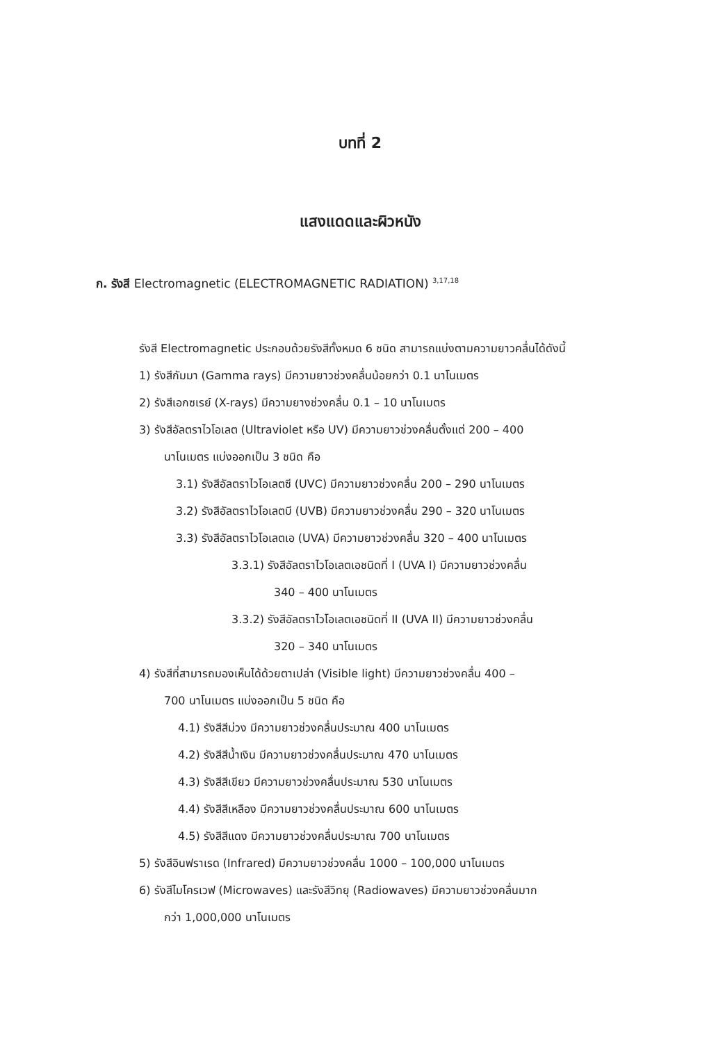บทที่ 2
แสงแดดและผิวหนัง
ก. รังสี Electromagnetic (ELECTROMAGNETIC RADIATION) <sup>3,17,18</sup>
รังสี Electromagnetic ประกอบด้วยรังสีทั้งหมด 6 ชนิด สามารถแบ่งตามความยาวคลื่นได้ดังนี้
1) รังสีกัมมา (Gamma rays) มีความยาวช่วงคลื่นน้อยกว่า 0.1 นาโนเมตร
2) รังสีเอกซเรย์ (X-rays) มีความยางช่วงคลื่น 0.1 – 10 นาโนเมตร
3) รังสีอัลตราไวโอเลต (Ultraviolet หรือ UV) มีความยาวช่วงคลื่นตั้งแต่ 200 – 400
นาโนเมตร แบ่งออกเป็น 3 ชนิด คือ
3.1) รังสีอัลตราไวโอเลตซี (UVC) มีความยาวช่วงคลื่น 200 – 290 นาโนเมตร
3.2) รังสีอัลตราไวโอเลตบี (UVB) มีความยาวช่วงคลื่น 290 – 320 นาโนเมตร
3.3) รังสีอัลตราไวโอเลตเอ (UVA) มีความยาวช่วงคลื่น 320 – 400 นาโนเมตร
3.3.1) รังสีอัลตราไวโอเลตเอชนิดที่ I (UVA I) มีความยาวช่วงคลื่น
340 – 400 นาโนเมตร
3.3.2) รังสีอัลตราไวโอเลตเอชนิดที่ II (UVA II) มีความยาวช่วงคลื่น
320 – 340 นาโนเมตร
4) รังสีที่สามารถมองเห็นได้ด้วยตาเปล่า (Visible light) มีความยาวช่วงคลื่น 400 –
700 นาโนเมตร แบ่งออกเป็น 5 ชนิด คือ
4.1) รังสีสีม่วง มีความยาวช่วงคลื่นประมาณ 400 นาโนเมตร
4.2) รังสีสีน้ำเงิน มีความยาวช่วงคลื่นประมาณ 470 นาโนเมตร
4.3) รังสีสีเขียว มีความยาวช่วงคลื่นประมาณ 530 นาโนเมตร
4.4) รังสีสีเหลือง มีความยาวช่วงคลื่นประมาณ 600 นาโนเมตร
4.5) รังสีสีแดง มีความยาวช่วงคลื่นประมาณ 700 นาโนเมตร
5) รังสีอินฟราเรด (Infrared) มีความยาวช่วงคลื่น 1000 – 100,000 นาโนเมตร
6) รังสีไมโครเวฟ (Microwaves) และรังสีวิทยุ (Radiowaves) มีความยาวช่วงคลื่นมาก
กว่า 1,000,000 นาโนเมตร